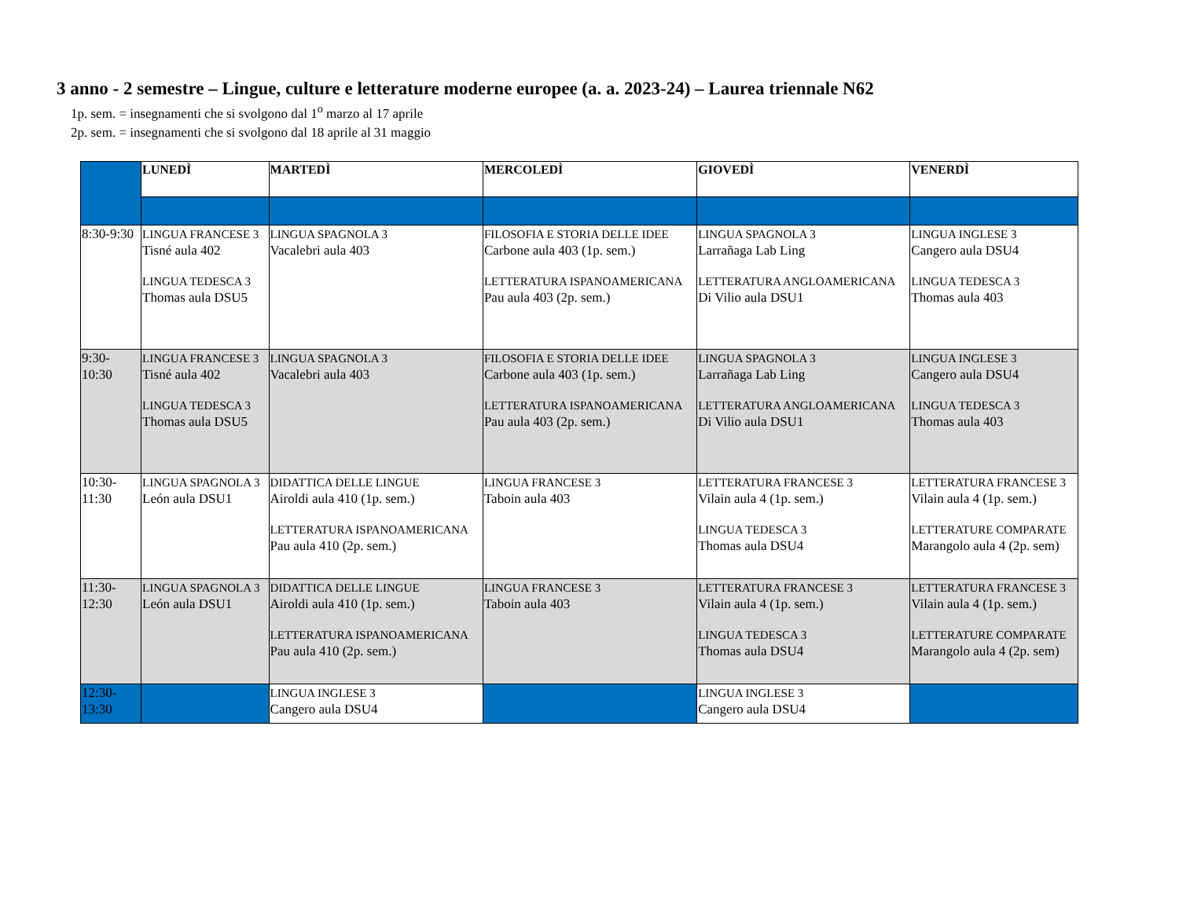3 anno - 2 semestre – Lingue, culture e letterature moderne europee (a. a. 2023-24) – Laurea triennale N62
1p. sem. = insegnamenti che si svolgono dal 1<sup>o</sup> marzo al 17 aprile
2p. sem. = insegnamenti che si svolgono dal 18 aprile al 31 maggio
| | LUNEDÌ | MARTEDÌ | MERCOLEDÌ | GIOVEDÌ | VENERDÌ |
| 8:30-9:30 | LINGUA FRANCESE 3 Tisné aula 402 LINGUA TEDESCA 3 Thomas aula DSU5 | LINGUA SPAGNOLA 3 Vacalebri aula 403 | FILOSOFIA E STORIA DELLE IDEE Carbone aula 403 (1p. sem.) LETTERATURA ISPANOAMERICANA Pau aula 403 (2p. sem.) | LINGUA SPAGNOLA 3 Larrañaga Lab Ling LETTERATURA ANGLOAMERICANA Di Vilio aula DSU1 | LINGUA INGLESE 3 Cangero aula DSU4 LINGUA TEDESCA 3 Thomas aula 403 |
| 9:30- 10:30 | LINGUA FRANCESE 3 Tisné aula 402 LINGUA TEDESCA 3 Thomas aula DSU5 | LINGUA SPAGNOLA 3 Vacalebri aula 403 | FILOSOFIA E STORIA DELLE IDEE Carbone aula 403 (1p. sem.) LETTERATURA ISPANOAMERICANA Pau aula 403 (2p. sem.) | LINGUA SPAGNOLA 3 Larrañaga Lab Ling LETTERATURA ANGLOAMERICANA Di Vilio aula DSU1 | LINGUA INGLESE 3 Cangero aula DSU4 LINGUA TEDESCA 3 Thomas aula 403 |
| 10:30- 11:30 | LINGUA SPAGNOLA 3 León aula DSU1 | DIDATTICA DELLE LINGUE Airoldi aula 410 (1p. sem.) LETTERATURA ISPANOAMERICANA Pau aula 410 (2p. sem.) | LINGUA FRANCESE 3 Taboin aula 403 | LETTERATURA FRANCESE 3 Vilain aula 4 (1p. sem.) LINGUA TEDESCA 3 Thomas aula DSU4 | LETTERATURA FRANCESE 3 Vilain aula 4 (1p. sem.) LETTERATURE COMPARATE Marangolo aula 4 (2p. sem) |
| 11:30- 12:30 | LINGUA SPAGNOLA 3 León aula DSU1 | DIDATTICA DELLE LINGUE Airoldi aula 410 (1p. sem.) LETTERATURA ISPANOAMERICANA Pau aula 410 (2p. sem.) | LINGUA FRANCESE 3 Taboin aula 403 | LETTERATURA FRANCESE 3 Vilain aula 4 (1p. sem.) LINGUA TEDESCA 3 Thomas aula DSU4 | LETTERATURA FRANCESE 3 Vilain aula 4 (1p. sem.) LETTERATURE COMPARATE Marangolo aula 4 (2p. sem) |
| 12:30- 13:30 | | LINGUA INGLESE 3 Cangero aula DSU4 | | LINGUA INGLESE 3 Cangero aula DSU4 | |